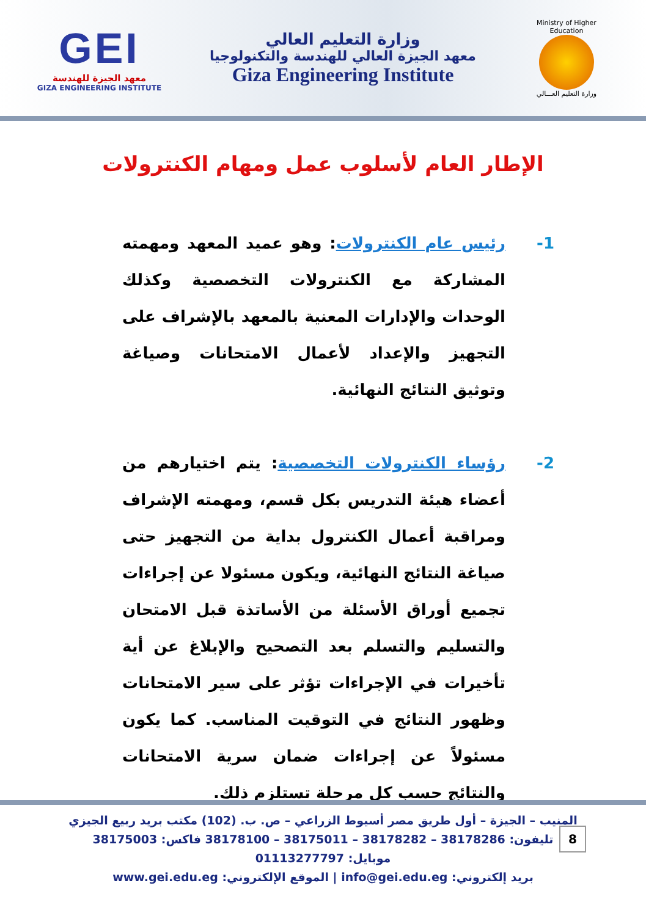GEI
معهد الجيزة للهندسة
GIZA ENGINEERING INSTITUTE
وزارة التعليم العالي
معهد الجيزة العالي للهندسة والتكنولوجيا
Giza Engineering Institute
Ministry of Higher Education
وزارة التعليم العـــالي
الإطار العام لأسلوب عمل ومهام الكنترولات
-1 رئيس عام الكنترولات: وهو عميد المعهد ومهمته المشاركة مع الكنترولات التخصصية وكذلك الوحدات والإدارات المعنية بالمعهد بالإشراف على التجهيز والإعداد لأعمال الامتحانات وصياغة وتوثيق النتائج النهائية.
-2 رؤساء الكنترولات التخصصية: يتم اختيارهم من أعضاء هيئة التدريس بكل قسم، ومهمته الإشراف ومراقبة أعمال الكنترول بداية من التجهيز حتى صياغة النتائج النهائية، ويكون مسئولا عن إجراءات تجميع أوراق الأسئلة من الأساتذة قبل الامتحان والتسليم والتسلم بعد التصحيح والإبلاغ عن أية تأخيرات في الإجراءات تؤثر على سير الامتحانات وظهور النتائج في التوقيت المناسب. كما يكون مسئولاً عن إجراءات ضمان سرية الامتحانات والنتائج حسب كل مرحلة تستلزم ذلك.
المنيب – الجيزة – أول طريق مصر أسيوط الزراعي – ص. ب. (102) مكتب بريد ربيع الجيزي
تليفون: 38178286 – 38178282 – 38175011 – 38178100 فاكس: 38175003
موبايل: 01113277797
بريد إلكتروني: info@gei.edu.eg | الموقع الإلكتروني: www.gei.edu.eg
8